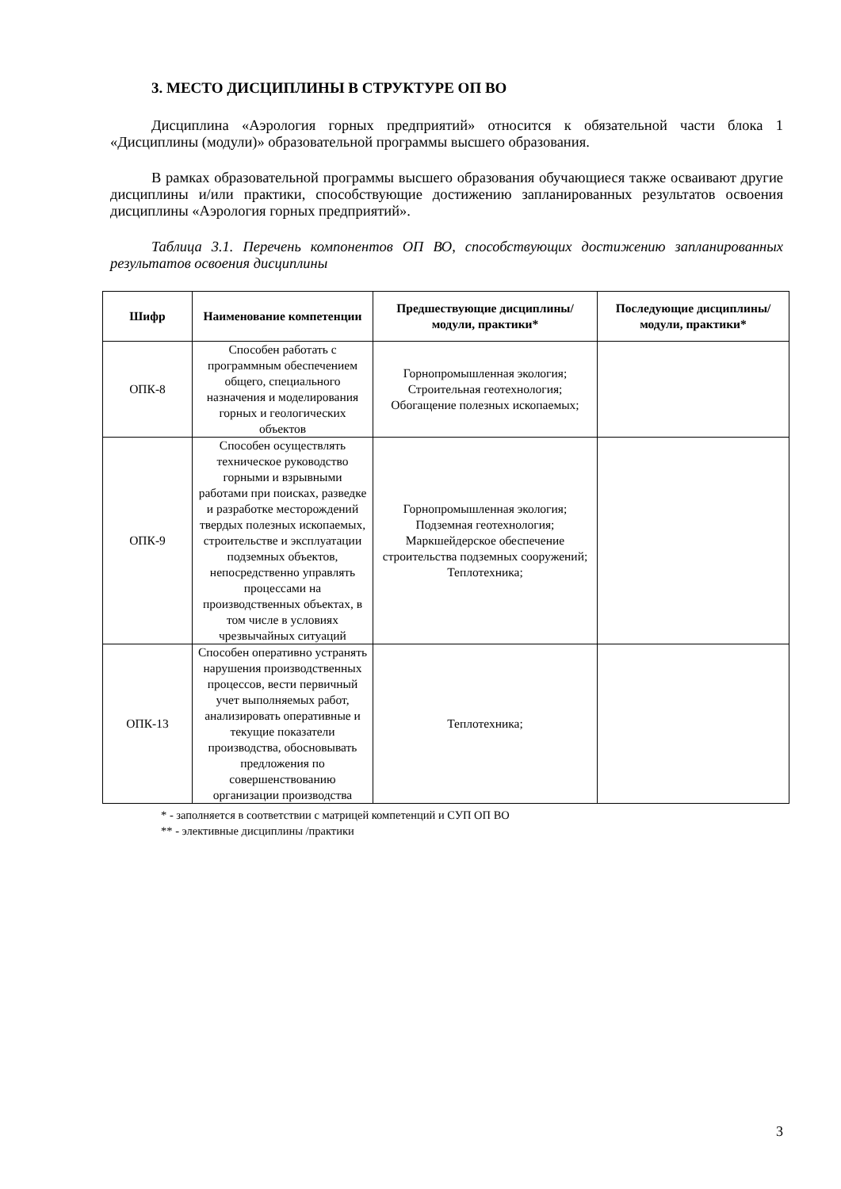3. МЕСТО ДИСЦИПЛИНЫ В СТРУКТУРЕ ОП ВО
Дисциплина «Аэрология горных предприятий» относится к обязательной части блока 1 «Дисциплины (модули)» образовательной программы высшего образования.
В рамках образовательной программы высшего образования обучающиеся также осваивают другие дисциплины и/или практики, способствующие достижению запланированных результатов освоения дисциплины «Аэрология горных предприятий».
Таблица 3.1. Перечень компонентов ОП ВО, способствующих достижению запланированных результатов освоения дисциплины
| Шифр | Наименование компетенции | Предшествующие дисциплины/модули, практики* | Последующие дисциплины/модули, практики* |
| --- | --- | --- | --- |
| ОПК-8 | Способен работать с программным обеспечением общего, специального назначения и моделирования горных и геологических объектов | Горнопромышленная экология; Строительная геотехнология; Обогащение полезных ископаемых; | |
| ОПК-9 | Способен осуществлять техническое руководство горными и взрывными работами при поисках, разведке и разработке месторождений твердых полезных ископаемых, строительстве и эксплуатации подземных объектов, непосредственно управлять процессами на производственных объектах, в том числе в условиях чрезвычайных ситуаций | Горнопромышленная экология; Подземная геотехнология; Маркшейдерское обеспечение строительства подземных сооружений; Теплотехника; | |
| ОПК-13 | Способен оперативно устранять нарушения производственных процессов, вести первичный учет выполняемых работ, анализировать оперативные и текущие показатели производства, обосновывать предложения по совершенствованию организации производства | Теплотехника; | |
* - заполняется в соответствии с матрицей компетенций и СУП ОП ВО
** - элективные дисциплины /практики
3